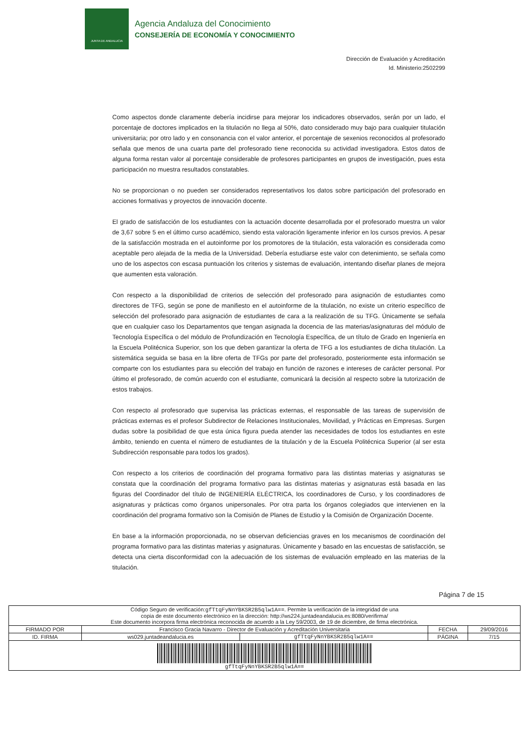JUNTA DE ANDALUCIA
Agencia Andaluza del Conocimiento
CONSEJERÍA DE ECONOMÍA Y CONOCIMIENTO
Dirección de Evaluación y Acreditación
Id. Ministerio:2502299
Como aspectos donde claramente debería incidirse para mejorar los indicadores observados, serán por un lado, el porcentaje de doctores implicados en la titulación no llega al 50%, dato considerado muy bajo para cualquier titulación universitaria; por otro lado y en consonancia con el valor anterior, el porcentaje de sexenios reconocidos al profesorado señala que menos de una cuarta parte del profesorado tiene reconocida su actividad investigadora. Estos datos de alguna forma restan valor al porcentaje considerable de profesores participantes en grupos de investigación, pues esta participación no muestra resultados constatables.
No se proporcionan o no pueden ser considerados representativos los datos sobre participación del profesorado en acciones formativas y proyectos de innovación docente.
El grado de satisfacción de los estudiantes con la actuación docente desarrollada por el profesorado muestra un valor de 3,67 sobre 5 en el último curso académico, siendo esta valoración ligeramente inferior en los cursos previos. A pesar de la satisfacción mostrada en el autoinforme por los promotores de la titulación, esta valoración es considerada como aceptable pero alejada de la media de la Universidad. Debería estudiarse este valor con detenimiento, se señala como uno de los aspectos con escasa puntuación los criterios y sistemas de evaluación, intentando diseñar planes de mejora que aumenten esta valoración.
Con respecto a la disponibilidad de criterios de selección del profesorado para asignación de estudiantes como directores de TFG, según se pone de manifiesto en el autoinforme de la titulación, no existe un criterio específico de selección del profesorado para asignación de estudiantes de cara a la realización de su TFG. Únicamente se señala que en cualquier caso los Departamentos que tengan asignada la docencia de las materias/asignaturas del módulo de Tecnología Específica o del módulo de Profundización en Tecnología Específica, de un título de Grado en Ingeniería en la Escuela Politécnica Superior, son los que deben garantizar la oferta de TFG a los estudiantes de dicha titulación. La sistemática seguida se basa en la libre oferta de TFGs por parte del profesorado, posteriormente esta información se comparte con los estudiantes para su elección del trabajo en función de razones e intereses de carácter personal. Por último el profesorado, de común acuerdo con el estudiante, comunicará la decisión al respecto sobre la tutorización de estos trabajos.
Con respecto al profesorado que supervisa las prácticas externas, el responsable de las tareas de supervisión de prácticas externas es el profesor Subdirector de Relaciones Institucionales, Movilidad, y Prácticas en Empresas. Surgen dudas sobre la posibilidad de que esta única figura pueda atender las necesidades de todos los estudiantes en este ámbito, teniendo en cuenta el número de estudiantes de la titulación y de la Escuela Politécnica Superior (al ser esta Subdirección responsable para todos los grados).
Con respecto a los criterios de coordinación del programa formativo para las distintas materias y asignaturas se constata que la coordinación del programa formativo para las distintas materias y asignaturas está basada en las figuras del Coordinador del título de INGENIERÍA ELÉCTRICA, los coordinadores de Curso, y los coordinadores de asignaturas y prácticas como órganos unipersonales. Por otra parta los órganos colegiados que intervienen en la coordinación del programa formativo son la Comisión de Planes de Estudio y la Comisión de Organización Docente.
En base a la información proporcionada, no se observan deficiencias graves en los mecanismos de coordinación del programa formativo para las distintas materias y asignaturas. Únicamente y basado en las encuestas de satisfacción, se detecta una cierta disconformidad con la adecuación de los sistemas de evaluación empleado en las materias de la titulación.
Página 7 de 15
| Código Seguro de verificación: gfTtqFyNnYBKSR2B5qlw1A== . Permite la verificación de la integridad de una copia de este documento electrónico en la dirección: http://ws224.juntadeandalucia.es:8080/verifirma/ Este documento incorpora firma electrónica reconocida de acuerdo a la Ley 59/2003, de 19 de diciembre, de firma electrónica. | | | | |
| FIRMADO POR | Francisco Gracia Navarro - Director de Evaluación y Acreditación Universitaria | | FECHA | 29/09/2016 |
| ID. FIRMA | ws029.juntadeandalucia.es | gfTtqFyNnYBKSR2B5qlw1A== | PÁGINA | 7/15 |
| gfTtqFyNnYBKSR2B5qlw1A== | | | | |